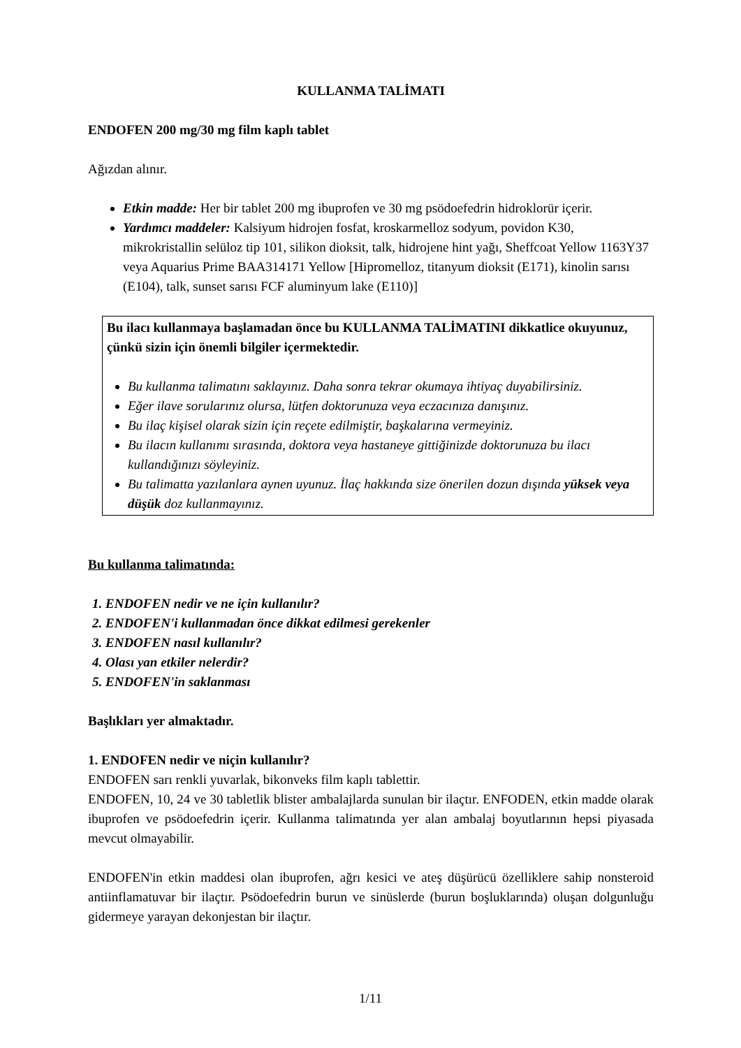KULLANMA TALİMATI
ENDOFEN 200 mg/30 mg film kaplı tablet
Ağızdan alınır.
Etkin madde: Her bir tablet 200 mg ibuprofen ve 30 mg psödoefedrin hidroklorür içerir.
Yardımcı maddeler: Kalsiyum hidrojen fosfat, kroskarmelloz sodyum, povidon K30, mikrokristallin selüloz tip 101, silikon dioksit, talk, hidrojene hint yağı, Sheffcoat Yellow 1163Y37 veya Aquarius Prime BAA314171 Yellow [Hipromelloz, titanyum dioksit (E171), kinolin sarısı (E104), talk, sunset sarısı FCF aluminyum lake (E110)]
Bu ilacı kullanmaya başlamadan önce bu KULLANMA TALİMATINI dikkatlice okuyunuz, çünkü sizin için önemli bilgiler içermektedir.
Bu kullanma talimatını saklayınız. Daha sonra tekrar okumaya ihtiyaç duyabilirsiniz.
Eğer ilave sorularınız olursa, lütfen doktorunuza veya eczacınıza danışınız.
Bu ilaç kişisel olarak sizin için reçete edilmiştir, başkalarına vermeyiniz.
Bu ilacın kullanımı sırasında, doktora veya hastaneye gittiğinizde doktorunuza bu ilacı kullandığınızı söyleyiniz.
Bu talimatta yazılanlara aynen uyunuz. İlaç hakkında size önerilen dozun dışında yüksek veya düşük doz kullanmayınız.
Bu kullanma talimatında:
1. ENDOFEN nedir ve ne için kullanılır?
2. ENDOFEN'i kullanmadan önce dikkat edilmesi gerekenler
3. ENDOFEN nasıl kullanılır?
4. Olası yan etkiler nelerdir?
5. ENDOFEN'in saklanması
Başlıkları yer almaktadır.
1. ENDOFEN nedir ve niçin kullanılır?
ENDOFEN sarı renkli yuvarlak, bikonveks film kaplı tablettir.
ENDOFEN, 10, 24 ve 30 tabletlik blister ambalajlarda sunulan bir ilaçtır. ENFODEN, etkin madde olarak ibuprofen ve psödoefedrin içerir. Kullanma talimatında yer alan ambalaj boyutlarının hepsi piyasada mevcut olmayabilir.
ENDOFEN'in etkin maddesi olan ibuprofen, ağrı kesici ve ateş düşürücü özelliklere sahip nonsteroid antiinflamatuvar bir ilaçtır. Psödoefedrin burun ve sinüslerde (burun boşluklarında) oluşan dolgunluğu gidermeye yarayan dekonjestan bir ilaçtır.
1/11